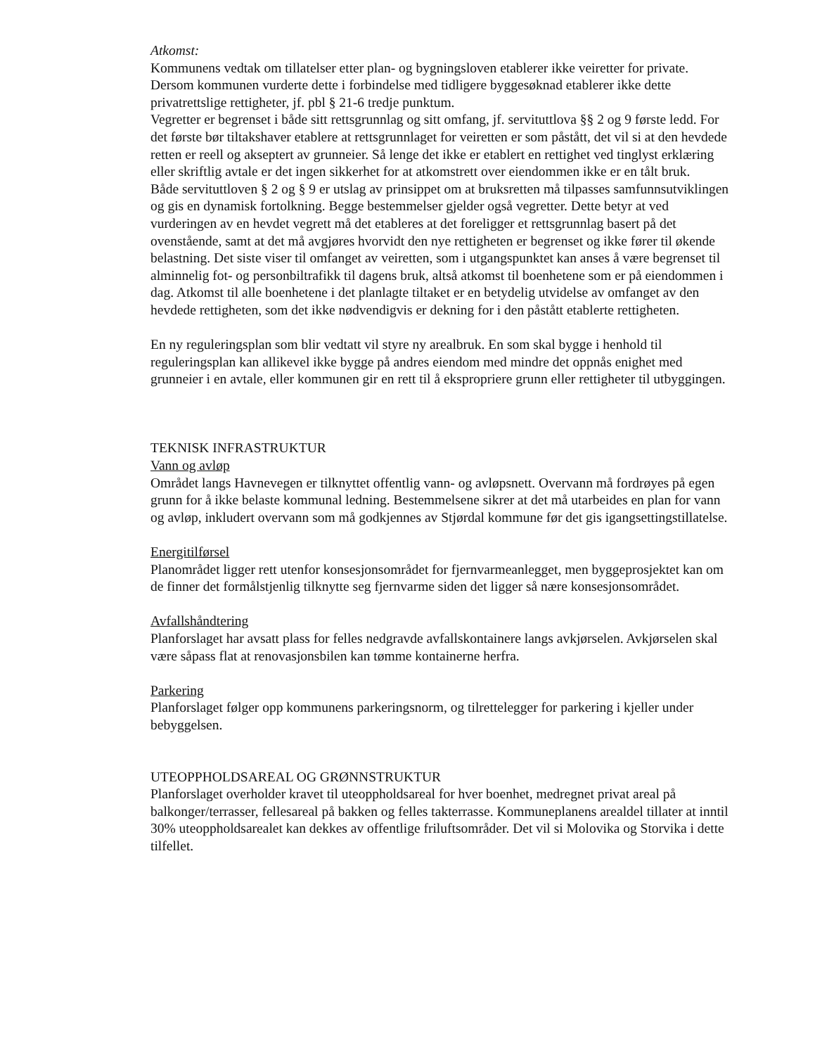Atkomst:
Kommunens vedtak om tillatelser etter plan- og bygningsloven etablerer ikke veiretter for private. Dersom kommunen vurderte dette i forbindelse med tidligere byggesøknad etablerer ikke dette privatrettslige rettigheter, jf. pbl § 21-6 tredje punktum.
Vegretter er begrenset i både sitt rettsgrunnlag og sitt omfang, jf. servituttlova §§ 2 og 9 første ledd. For det første bør tiltakshaver etablere at rettsgrunnlaget for veiretten er som påstått, det vil si at den hevdede retten er reell og akseptert av grunneier. Så lenge det ikke er etablert en rettighet ved tinglyst erklæring eller skriftlig avtale er det ingen sikkerhet for at atkomstrett over eiendommen ikke er en tålt bruk.
Både servituttloven § 2 og § 9 er utslag av prinsippet om at bruksretten må tilpasses samfunnsutviklingen og gis en dynamisk fortolkning. Begge bestemmelser gjelder også vegretter. Dette betyr at ved vurderingen av en hevdet vegrett må det etableres at det foreligger et rettsgrunnlag basert på det ovenstående, samt at det må avgjøres hvorvidt den nye rettigheten er begrenset og ikke fører til økende belastning. Det siste viser til omfanget av veiretten, som i utgangspunktet kan anses å være begrenset til alminnelig fot- og personbiltrafikk til dagens bruk, altså atkomst til boenhetene som er på eiendommen i dag. Atkomst til alle boenhetene i det planlagte tiltaket er en betydelig utvidelse av omfanget av den hevdede rettigheten, som det ikke nødvendigvis er dekning for i den påstått etablerte rettigheten.
En ny reguleringsplan som blir vedtatt vil styre ny arealbruk. En som skal bygge i henhold til reguleringsplan kan allikevel ikke bygge på andres eiendom med mindre det oppnås enighet med grunneier i en avtale, eller kommunen gir en rett til å ekspropriere grunn eller rettigheter til utbyggingen.
TEKNISK INFRASTRUKTUR
Vann og avløp
Området langs Havnevegen er tilknyttet offentlig vann- og avløpsnett. Overvann må fordrøyes på egen grunn for å ikke belaste kommunal ledning. Bestemmelsene sikrer at det må utarbeides en plan for vann og avløp, inkludert overvann som må godkjennes av Stjørdal kommune før det gis igangsettingstillatelse.
Energitilførsel
Planområdet ligger rett utenfor konsesjonsområdet for fjernvarmeanlegget, men byggeprosjektet kan om de finner det formålstjenlig tilknytte seg fjernvarme siden det ligger så nære konsesjonsområdet.
Avfallshåndtering
Planforslaget har avsatt plass for felles nedgravde avfallskontainere langs avkjørselen. Avkjørselen skal være såpass flat at renovasjonsbilen kan tømme kontainerne herfra.
Parkering
Planforslaget følger opp kommunens parkeringsnorm, og tilrettelegger for parkering i kjeller under bebyggelsen.
UTEOPPHOLDSAREAL OG GRØNNSTRUKTUR
Planforslaget overholder kravet til uteoppholdsareal for hver boenhet, medregnet privat areal på balkonger/terrasser, fellesareal på bakken og felles takterrasse. Kommuneplanens arealdel tillater at inntil 30% uteoppholdsarealet kan dekkes av offentlige friluftsområder. Det vil si Molovika og Storvika i dette tilfellet.